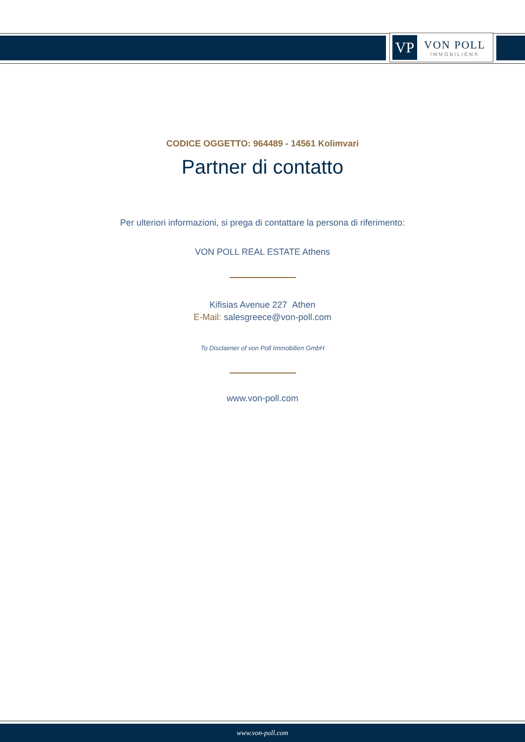VP
VON POLL
IMMOBILIEN®
CODICE OGGETTO: 964489 - 14561 Kolimvari
Partner di contatto
Per ulteriori informazioni, si prega di contattare la persona di riferimento:
VON POLL REAL ESTATE Athens
Kifisias Avenue 227 Athen
E-Mail: salesgreece@von-poll.com
To Disclaimer of von Poll Immobilien GmbH
www.von-poll.com
www.von-poll.com